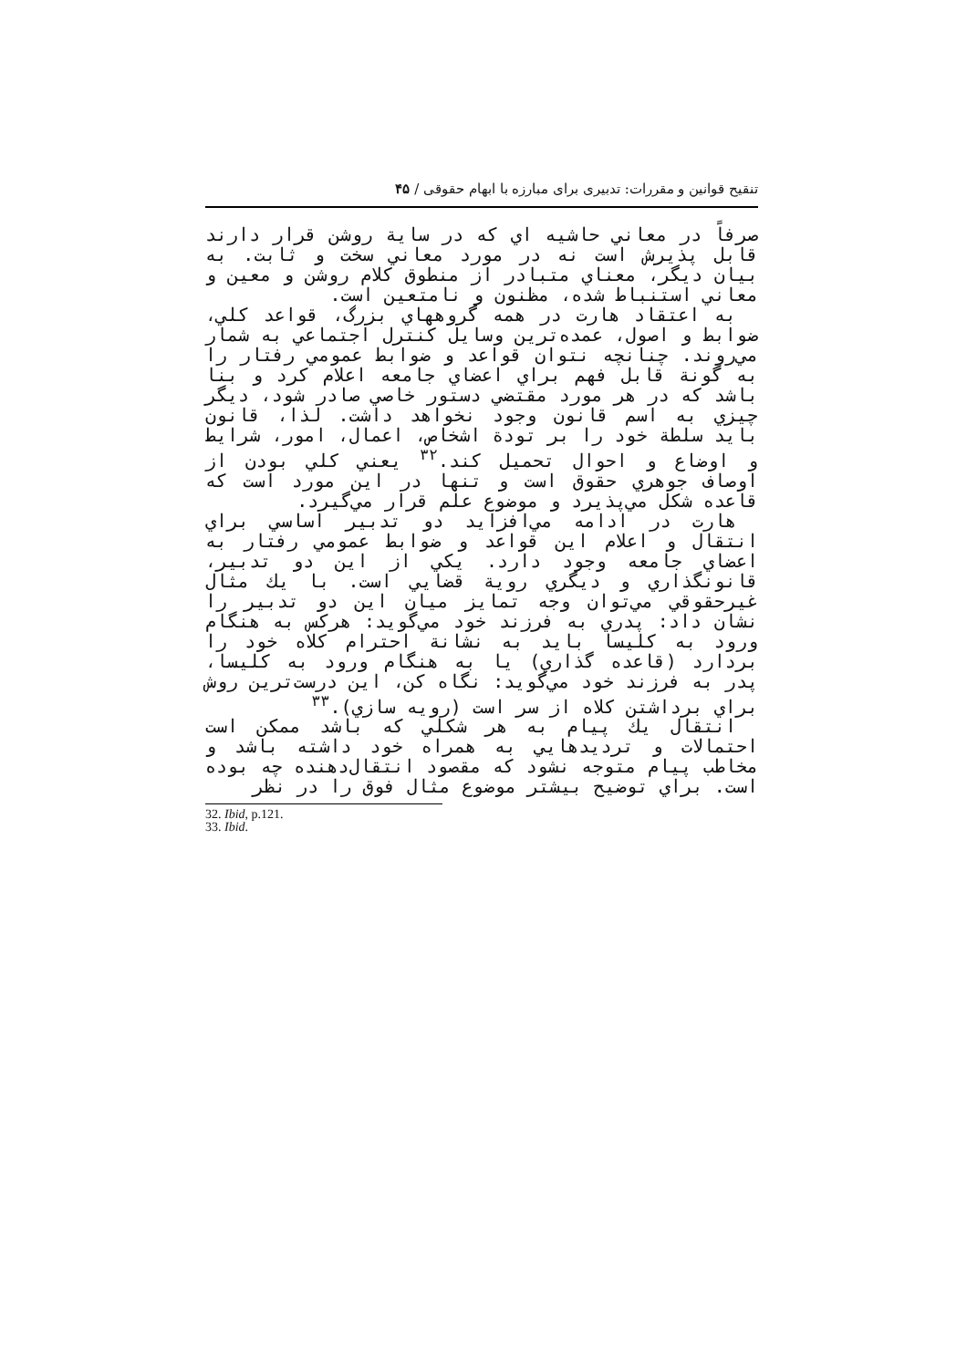تنقیح قوانین و مقررات: تدبیری برای مبارزه با ابهام حقوقی / ۴۵
صرفاً در معاني حاشيه اي كه در ساية روشن قرار دارند قابل پذيرش است نه در مورد معاني سخت و ثابت. به بيان ديگر، معناي متبادر از منطوق كلام روشن و معين و معاني استنباط شده، مظنون و نامتعين است.
به اعتقاد هارت در همه گروههاي بزرگ، قواعد كلي، ضوابط و اصول، عمده‌ترين وسايل كنترل اجتماعي به شمار مي‌روند. چنانچه نتوان قواعد و ضوابط عمومي رفتار را به گونة قابل فهم براي اعضاي جامعه اعلام كرد و بنا باشد كه در هر مورد مقتضي دستور خاصي صادر شود، ديگر چيزي به اسم قانون وجود نخواهد داشت. لذا، قانون بايد سلطة خود را بر تودة اشخاص، اعمال، امور، شرايط و اوضاع و احوال تحميل كند.<sup>۳۲</sup> يعني كلي بودن از اوصاف جوهري حقوق است و تنها در اين مورد است كه قاعده شكل مي‌پذيرد و موضوع علم قرار مي‌گيرد.
هارت در ادامه مي‌افزايد دو تدبير اساسي براي انتقال و اعلام اين قواعد و ضوابط عمومي رفتار به اعضاي جامعه وجود دارد. يكي از اين دو تدبير، قانونگذاري و ديگري روية قضايي است. با يك مثال غيرحقوقي مي‌توان وجه تمايز ميان اين دو تدبير را نشان داد: پدري به فرزند خود مي‌گويد: هركس به هنگام ورود به كليسا بايد به نشانة احترام كلاه خود را بردارد (قاعده گذاري) يا به هنگام ورود به كليسا، پدر به فرزند خود مي‌گويد: نگاه كن، اين درست‌ترين روش براي برداشتن كلاه از سر است (رويه سازي).<sup>۳۳</sup>
انتقال يك پيام به هر شكلي كه باشد ممكن است احتمالات و ترديدهايي به همراه خود داشته باشد و مخاطب پيام متوجه نشود كه مقصود انتقال‌دهنده چه بوده است. براي توضيح بيشتر موضوع مثال فوق را در نظر
32. Ibid, p.121.
33. Ibid.